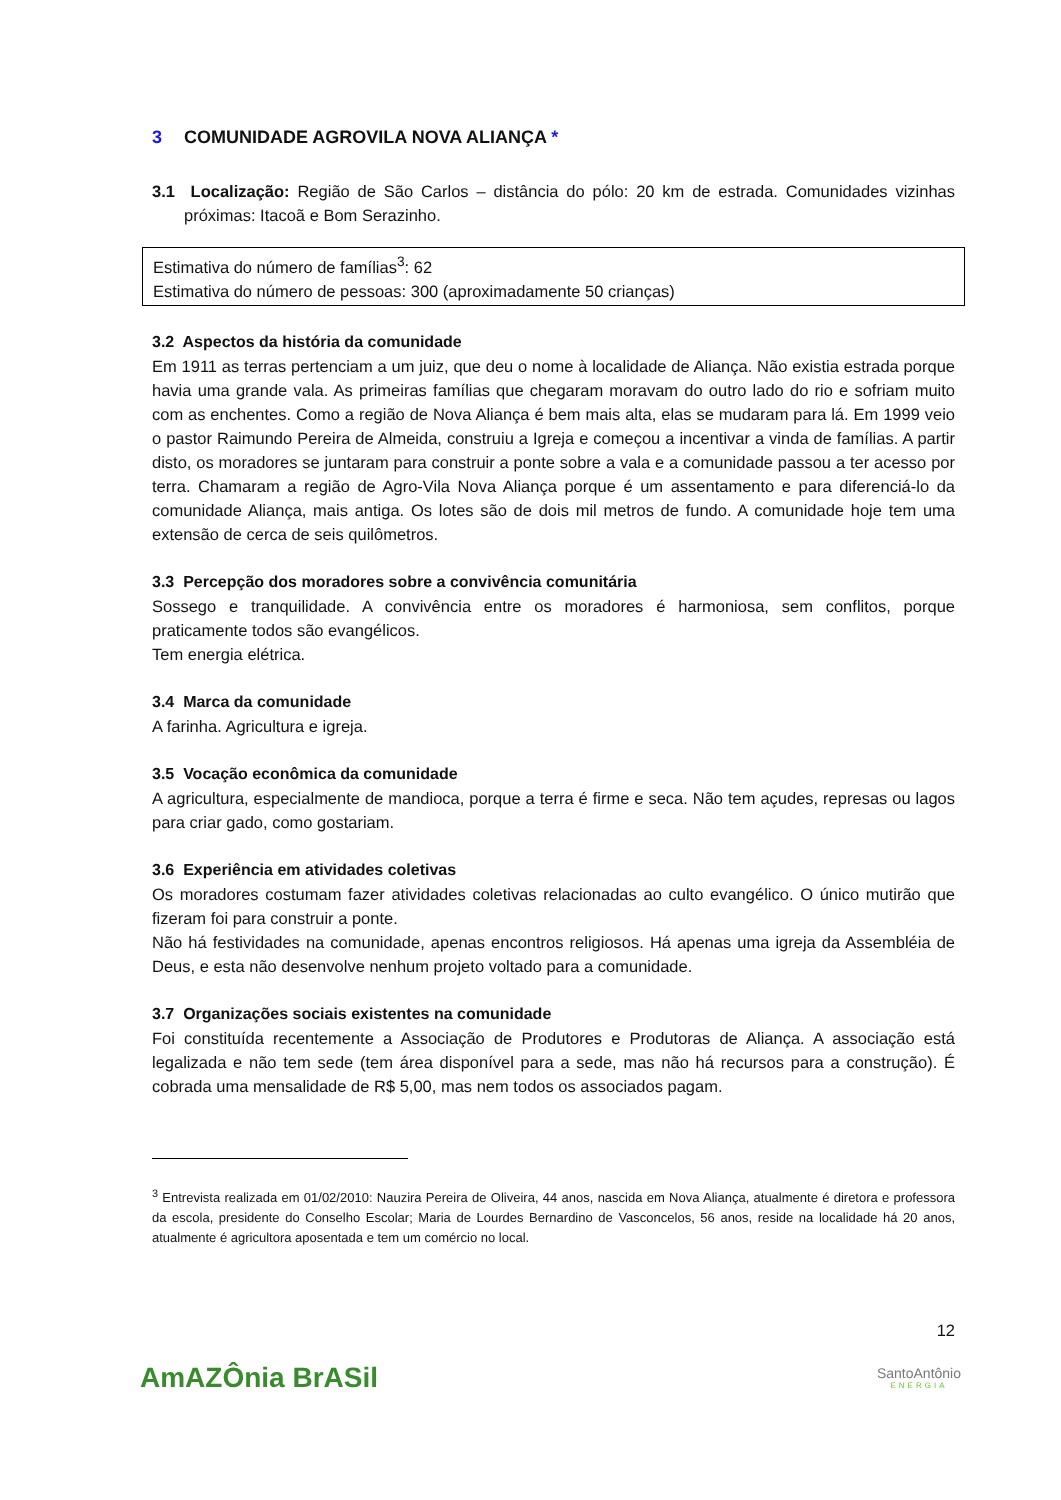3 COMUNIDADE AGROVILA NOVA ALIANÇA *
3.1 Localização: Região de São Carlos – distância do pólo: 20 km de estrada. Comunidades vizinhas próximas: Itacoã e Bom Serazinho.
Estimativa do número de famílias<sup>3</sup>: 62
Estimativa do número de pessoas: 300 (aproximadamente 50 crianças)
3.2 Aspectos da história da comunidade
Em 1911 as terras pertenciam a um juiz, que deu o nome à localidade de Aliança. Não existia estrada porque havia uma grande vala. As primeiras famílias que chegaram moravam do outro lado do rio e sofriam muito com as enchentes. Como a região de Nova Aliança é bem mais alta, elas se mudaram para lá. Em 1999 veio o pastor Raimundo Pereira de Almeida, construiu a Igreja e começou a incentivar a vinda de famílias. A partir disto, os moradores se juntaram para construir a ponte sobre a vala e a comunidade passou a ter acesso por terra. Chamaram a região de Agro-Vila Nova Aliança porque é um assentamento e para diferenciá-lo da comunidade Aliança, mais antiga. Os lotes são de dois mil metros de fundo. A comunidade hoje tem uma extensão de cerca de seis quilômetros.
3.3 Percepção dos moradores sobre a convivência comunitária
Sossego e tranquilidade. A convivência entre os moradores é harmoniosa, sem conflitos, porque praticamente todos são evangélicos.
Tem energia elétrica.
3.4 Marca da comunidade
A farinha. Agricultura e igreja.
3.5 Vocação econômica da comunidade
A agricultura, especialmente de mandioca, porque a terra é firme e seca. Não tem açudes, represas ou lagos para criar gado, como gostariam.
3.6 Experiência em atividades coletivas
Os moradores costumam fazer atividades coletivas relacionadas ao culto evangélico. O único mutirão que fizeram foi para construir a ponte.
Não há festividades na comunidade, apenas encontros religiosos. Há apenas uma igreja da Assembléia de Deus, e esta não desenvolve nenhum projeto voltado para a comunidade.
3.7 Organizações sociais existentes na comunidade
Foi constituída recentemente a Associação de Produtores e Produtoras de Aliança. A associação está legalizada e não tem sede (tem área disponível para a sede, mas não há recursos para a construção). É cobrada uma mensalidade de R$ 5,00, mas nem todos os associados pagam.
<sup>3</sup> Entrevista realizada em 01/02/2010: Nauzira Pereira de Oliveira, 44 anos, nascida em Nova Aliança, atualmente é diretora e professora da escola, presidente do Conselho Escolar; Maria de Lourdes Bernardino de Vasconcelos, 56 anos, reside na localidade há 20 anos, atualmente é agricultora aposentada e tem um comércio no local.
12
AmAZÔnia BrASil
SantoAntônio
ENERGIA